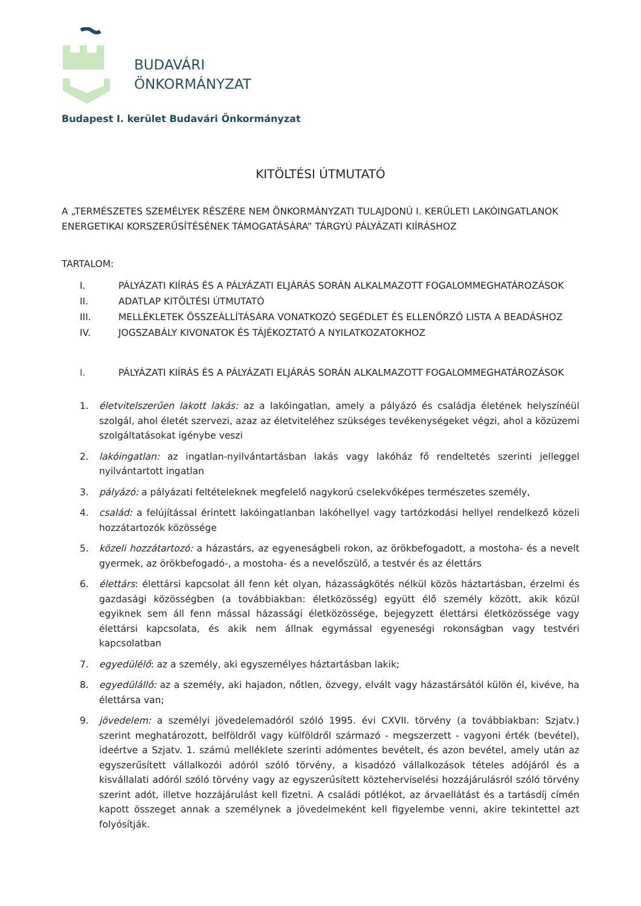BUDAVÁRI
ÖNKORMÁNYZAT
Budapest I. kerület Budavári Önkormányzat
KITÖLTÉSI ÚTMUTATÓ
A „TERMÉSZETES SZEMÉLYEK RÉSZÉRE NEM ÖNKORMÁNYZATI TULAJDONÚ I. KERÜLETI LAKÓINGATLANOK ENERGETIKAI KORSZERŰSÍTÉSÉNEK TÁMOGATÁSÁRA” TÁRGYÚ PÁLYÁZATI KIÍRÁSHOZ
TARTALOM:
I. PÁLYÁZATI KIÍRÁS ÉS A PÁLYÁZATI ELJÁRÁS SORÁN ALKALMAZOTT FOGALOMMEGHATÁROZÁSOK
II. ADATLAP KITÖLTÉSI ÚTMUTATÓ
III. MELLÉKLETEK ÖSSZEÁLLÍTÁSÁRA VONATKOZÓ SEGÉDLET ÉS ELLENŐRZŐ LISTA A BEADÁSHOZ
IV. JOGSZABÁLY KIVONATOK ÉS TÁJÉKOZTATÓ A NYILATKOZATOKHOZ
I. PÁLYÁZATI KIÍRÁS ÉS A PÁLYÁZATI ELJÁRÁS SORÁN ALKALMAZOTT FOGALOMMEGHATÁROZÁSOK
1. életvitelszerűen lakott lakás: az a lakóingatlan, amely a pályázó és családja életének helyszínéül szolgál, ahol életét szervezi, azaz az életviteléhez szükséges tevékenységeket végzi, ahol a közüzemi szolgáltatásokat igénybe veszi
2. lakóingatlan: az ingatlan-nyilvántartásban lakás vagy lakóház fő rendeltetés szerinti jelleggel nyilvántartott ingatlan
3. pályázó: a pályázati feltételeknek megfelelő nagykorú cselekvőképes természetes személy,
4. család: a felújítással érintett lakóingatlanban lakóhellyel vagy tartózkodási hellyel rendelkező közeli hozzátartozók közössége
5. közeli hozzátartozó: a házastárs, az egyeneságbeli rokon, az örökbefogadott, a mostoha- és a nevelt gyermek, az örökbefogadó-, a mostoha- és a nevelőszülő, a testvér és az élettárs
6. élettárs: élettársi kapcsolat áll fenn két olyan, házasságkötés nélkül közös háztartásban, érzelmi és gazdasági közösségben (a továbbiakban: életközösség) együtt élő személy között, akik közül egyiknek sem áll fenn mással házassági életközössége, bejegyzett élettársi életközössége vagy élettársi kapcsolata, és akik nem állnak egymással egyeneségi rokonságban vagy testvéri kapcsolatban
7. egyedülélő: az a személy, aki egyszemélyes háztartásban lakik;
8. egyedülálló: az a személy, aki hajadon, nőtlen, özvegy, elvált vagy házastársától külön él, kivéve, ha élettársa van;
9. jövedelem: a személyi jövedelemadóról szóló 1995. évi CXVII. törvény (a továbbiakban: Szjatv.) szerint meghatározott, belföldről vagy külföldről származó - megszerzett - vagyoni érték (bevétel), ideértve a Szjatv. 1. számú melléklete szerinti adómentes bevételt, és azon bevétel, amely után az egyszerűsített vállalkozói adóról szóló törvény, a kisadózó vállalkozások tételes adójáról és a kisvállalati adóról szóló törvény vagy az egyszerűsített közteherviselési hozzájárulásról szóló törvény szerint adót, illetve hozzájárulást kell fizetni. A családi pótlékot, az árvaellátást és a tartásdíj címén kapott összeget annak a személynek a jövedelmeként kell figyelembe venni, akire tekintettel azt folyósítják.